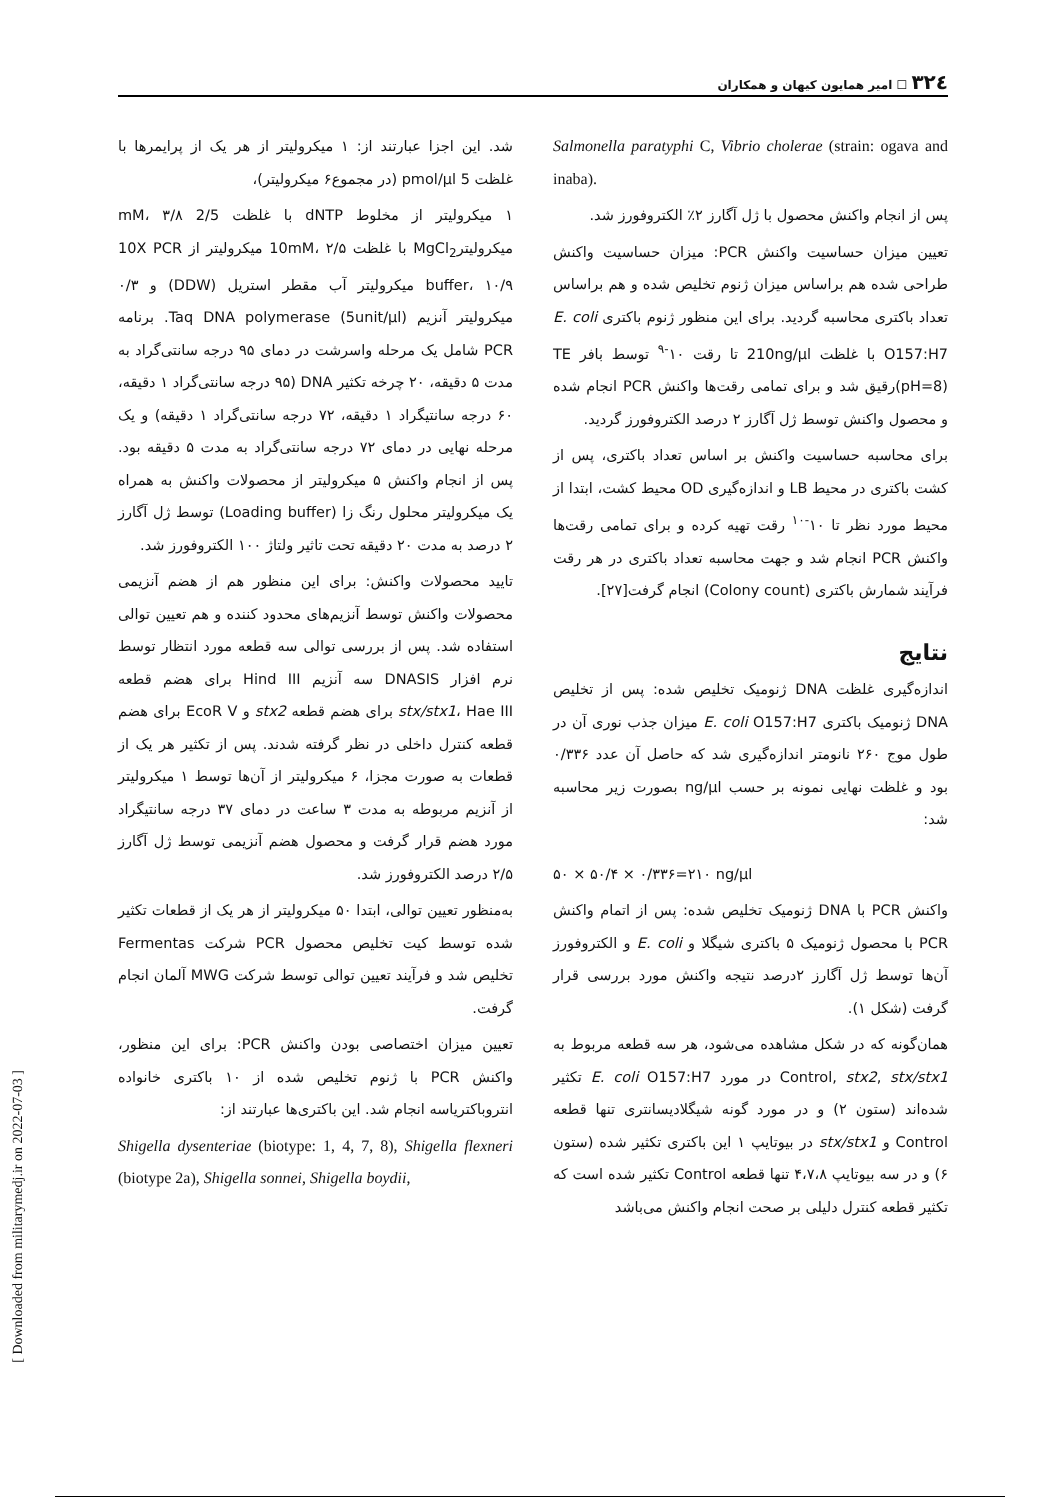۳۲٤ ☐ امیر همایون کیهان و همکاران
شد. این اجزا عبارتند از: ۱ میکرولیتر از هر یک از پرایمرها با غلظت 5 pmol/µl (در مجموع۶ میکرولیتر)،
۱ میکرولیتر از مخلوط dNTP با غلظت 2/5 mM، ۳/۸ میکرولیترMgCl<sub>2</sub> با غلظت 10mM، ۲/۵ میکرولیتر از 10X PCR buffer، ۱۰/۹ میکرولیتر آب مقطر استریل (DDW) و ۰/۳ میکرولیتر آنزیم Taq DNA polymerase (5unit/µl). برنامه PCR شامل یک مرحله واسرشت در دمای ۹۵ درجه سانتی‌گراد به مدت ۵ دقیقه، ۲۰ چرخه تکثیر DNA (۹۵ درجه سانتی‌گراد ۱ دقیقه، ۶۰ درجه سانتیگراد ۱ دقیقه، ۷۲ درجه سانتی‌گراد ۱ دقیقه) و یک مرحله نهایی در دمای ۷۲ درجه سانتی‌گراد به مدت ۵ دقیقه بود. پس از انجام واکنش ۵ میکرولیتر از محصولات واکنش به همراه یک میکرولیتر محلول رنگ زا (Loading buffer) توسط ژل آگارز ۲ درصد به مدت ۲۰ دقیقه تحت تاثیر ولتاژ ۱۰۰ الکتروفورز شد.
تایید محصولات واکنش: برای این منظور هم از هضم آنزیمی محصولات واکنش توسط آنزیم‌های محدود کننده و هم تعیین توالی استفاده شد. پس از بررسی توالی سه قطعه مورد انتظار توسط نرم افزار DNASIS سه آنزیم Hind III برای هضم قطعه stx/stx1، Hae III برای هضم قطعه stx2 و EcoR V برای هضم قطعه کنترل داخلی در نظر گرفته شدند. پس از تکثیر هر یک از قطعات به صورت مجزا، ۶ میکرولیتر از آن‌ها توسط ۱ میکرولیتر از آنزیم مربوطه به مدت ۳ ساعت در دمای ۳۷ درجه سانتیگراد مورد هضم قرار گرفت و محصول هضم آنزیمی توسط ژل آگارز ۲/۵ درصد الکتروفورز شد.
به‌منظور تعیین توالی، ابتدا ۵۰ میکرولیتر از هر یک از قطعات تکثیر شده توسط کیت تخلیص محصول PCR شرکت Fermentas تخلیص شد و فرآیند تعیین توالی توسط شرکت MWG آلمان انجام گرفت.
تعیین میزان اختصاصی بودن واکنش PCR: برای این منظور، واکنش PCR با ژنوم تخلیص شده از ۱۰ باکتری خانواده انتروباکتریاسه انجام شد. این باکتری‌ها عبارتند از:
Shigella dysenteriae (biotype: 1, 4, 7, 8), Shigella flexneri (biotype 2a), Shigella sonnei, Shigella boydii,
Salmonella paratyphi C, Vibrio cholerae (strain: ogava and inaba).
پس از انجام واکنش محصول با ژل آگارز ۲٪ الکتروفورز شد.
تعیین میزان حساسیت واکنش PCR: میزان حساسیت واکنش طراحی شده هم براساس میزان ژنوم تخلیص شده و هم براساس تعداد باکتری محاسبه گردید. برای این منظور ژنوم باکتری E. coli O157:H7 با غلظت 210ng/µl تا رقت ۱۰<sup>-۹</sup> توسط بافر TE (pH=8)رقیق شد و برای تمامی رقت‌ها واکنش PCR انجام شده و محصول واکنش توسط ژل آگارز ۲ درصد الکتروفورز گردید.
برای محاسبه حساسیت واکنش بر اساس تعداد باکتری، پس از کشت باکتری در محیط LB و اندازه‌گیری OD محیط کشت، ابتدا از محیط مورد نظر تا ۱۰<sup>-۱۰</sup> رقت تهیه کرده و برای تمامی رقت‌ها واکنش PCR انجام شد و جهت محاسبه تعداد باکتری در هر رقت فرآیند شمارش باکتری (Colony count) انجام گرفت[۲۷].
نتایج
اندازه‌گیری غلظت DNA ژنومیک تخلیص شده: پس از تخلیص DNA ژنومیک باکتری E. coli O157:H7 میزان جذب نوری آن در طول موج ۲۶۰ نانومتر اندازه‌گیری شد که حاصل آن عدد ۰/۳۳۶ بود و غلظت نهایی نمونه بر حسب ng/µl بصورت زیر محاسبه شد:
۵۰ × ۵۰/۴ × ۰/۳۳۶=۲۱۰ ng/µl
واکنش PCR با DNA ژنومیک تخلیص شده: پس از اتمام واکنش PCR با محصول ژنومیک ۵ باکتری شیگلا و E. coli و الکتروفورز آن‌ها توسط ژل آگارز ۲درصد نتیجه واکنش مورد بررسی قرار گرفت (شکل ۱).
همان‌گونه که در شکل مشاهده می‌شود، هر سه قطعه مربوط به Control, stx2, stx/stx1 در مورد E. coli O157:H7 تکثیر شده‌اند (ستون ۲) و در مورد گونه شیگلادیسانتری تنها قطعه Control و stx/stx1 در بیوتایپ ۱ این باکتری تکثیر شده (ستون ۶) و در سه بیوتایپ ۴،۷،۸ تنها قطعه Control تکثیر شده است که تکثیر قطعه کنترل دلیلی بر صحت انجام واکنش می‌باشد
[ Downloaded from militarymedj.ir on 2022-07-03 ]